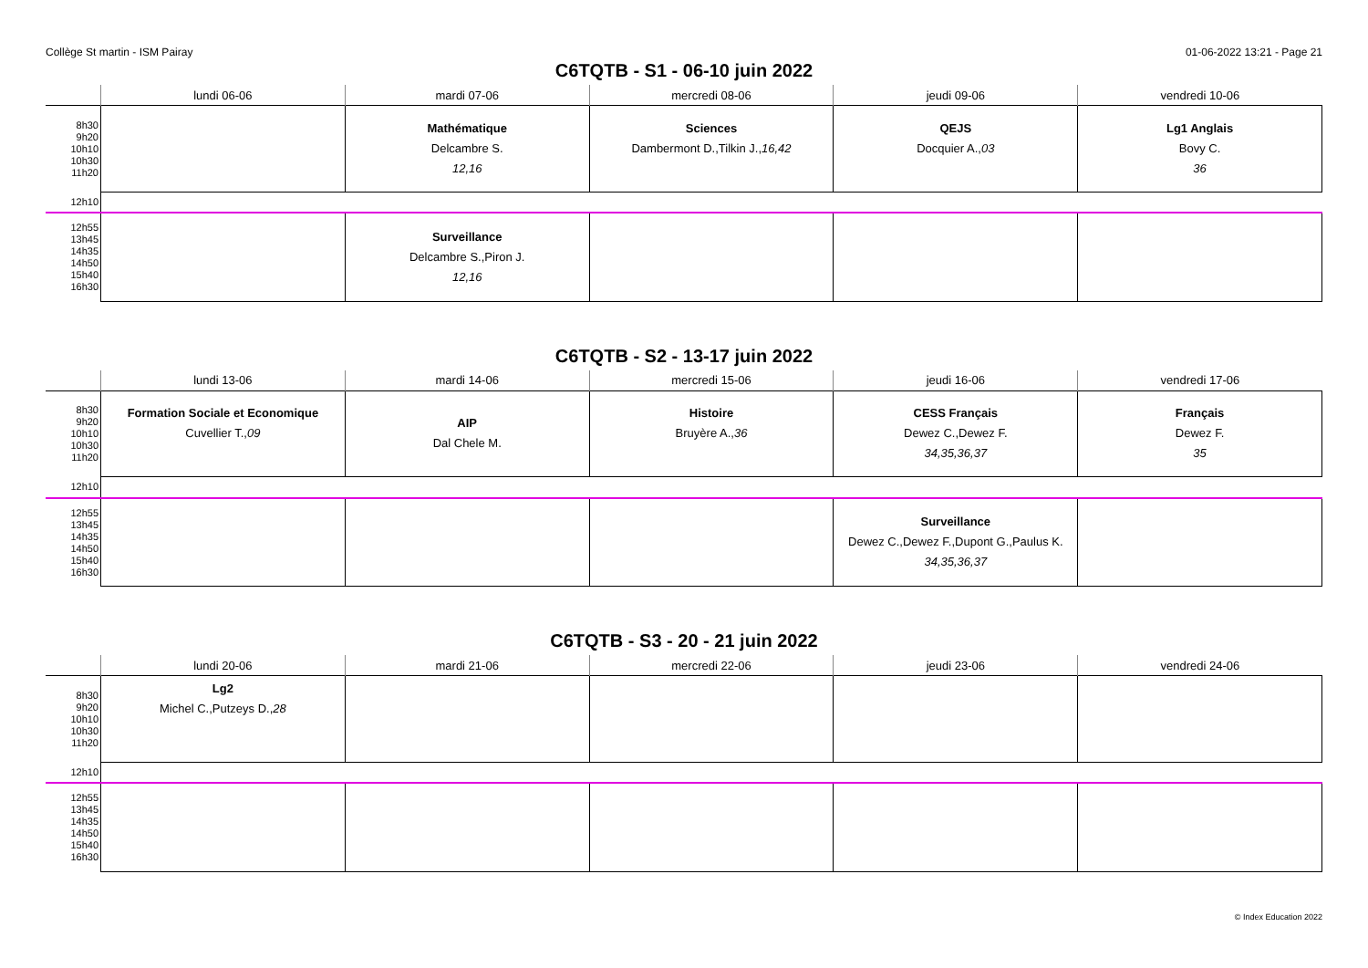Collège St martin - ISM Pairay 01-06-2022 13:21 - Page 21
C6TQTB - S1 - 06-10 juin 2022
| | lundi 06-06 | mardi 07-06 | mercredi 08-06 | jeudi 09-06 | vendredi 10-06 |
| --- | --- | --- | --- | --- | --- |
| 8h30 9h20 10h10 10h30 11h20 | | Mathématique Delcambre S. 12,16 | Sciences Dambermont D.,Tilkin J., 16,42 | QEJS Docquier A., 03 | Lg1 Anglais Bovy C. 36 |
| 12h10 | | | | | |
| 12h55 13h45 14h35 14h50 15h40 16h30 | | Surveillance Delcambre S.,Piron J. 12,16 | | | |
C6TQTB - S2 - 13-17 juin 2022
| | lundi 13-06 | mardi 14-06 | mercredi 15-06 | jeudi 16-06 | vendredi 17-06 |
| --- | --- | --- | --- | --- | --- |
| 8h30 9h20 10h10 10h30 11h20 | Formation Sociale et Economique Cuvellier T., 09 | AIP Dal Chele M. | Histoire Bruyère A., 36 | CESS Français Dewez C.,Dewez F. 34,35,36,37 | Français Dewez F. 35 |
| 12h10 | | | | | |
| 12h55 13h45 14h35 14h50 15h40 16h30 | | | | Surveillance Dewez C.,Dewez F.,Dupont G.,Paulus K. 34,35,36,37 | |
C6TQTB - S3 - 20 - 21 juin 2022
| | lundi 20-06 | mardi 21-06 | mercredi 22-06 | jeudi 23-06 | vendredi 24-06 |
| --- | --- | --- | --- | --- | --- |
| 8h30 9h20 10h10 10h30 11h20 | Lg2 Michel C.,Putzeys D., 28 | | | | |
| 12h10 | | | | | |
| 12h55 13h45 14h35 14h50 15h40 16h30 | | | | | |
© Index Education 2022